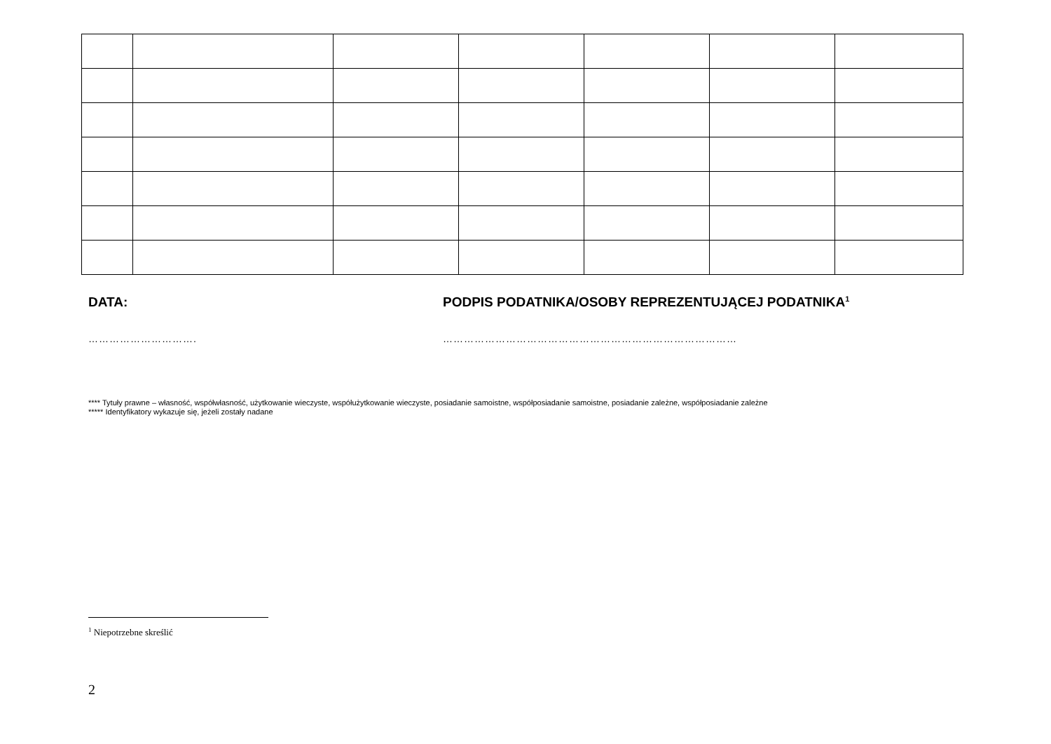DATA: PODPIS PODATNIKA/OSOBY REPREZENTUJĄCEJ PODATNIKA<sup>1</sup>
…………………………. …………………………………………………………………………
**** Tytuły prawne – własność, współwłasność, użytkowanie wieczyste, współużytkowanie wieczyste, posiadanie samoistne, współposiadanie samoistne, posiadanie zależne, współposiadanie zależne
***** Identyfikatory wykazuje się, jeżeli zostały nadane
<sup>1</sup> Niepotrzebne skreślić
2